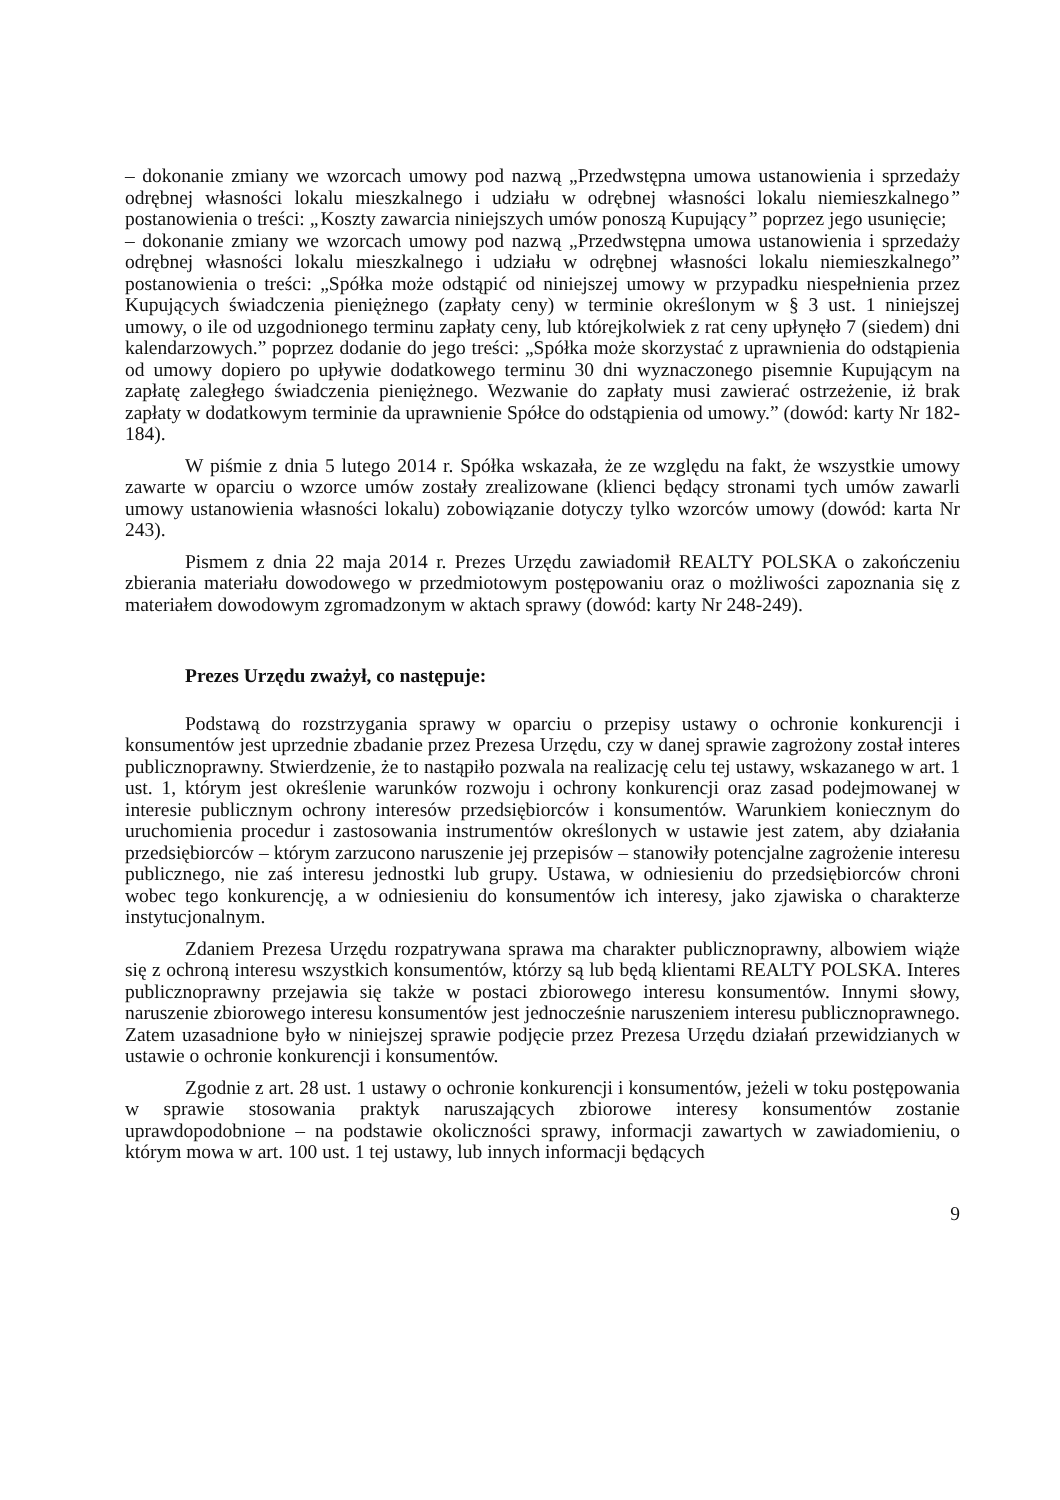– dokonanie zmiany we wzorcach umowy pod nazwą „Przedwstępna umowa ustanowienia i sprzedaży odrębnej własności lokalu mieszkalnego i udziału w odrębnej własności lokalu niemieszkalnego” postanowienia o treści: „Koszty zawarcia niniejszych umów ponoszą Kupujący” poprzez jego usunięcie;
– dokonanie zmiany we wzorcach umowy pod nazwą „Przedwstępna umowa ustanowienia i sprzedaży odrębnej własności lokalu mieszkalnego i udziału w odrębnej własności lokalu niemieszkalnego” postanowienia o treści: „Spółka może odstąpić od niniejszej umowy w przypadku niespełnienia przez Kupujących świadczenia pieniężnego (zapłaty ceny) w terminie określonym w § 3 ust. 1 niniejszej umowy, o ile od uzgodnionego terminu zapłaty ceny, lub którejkolwiek z rat ceny upłynęło 7 (siedem) dni kalendarzowych.” poprzez dodanie do jego treści: „Spółka może skorzystać z uprawnienia do odstąpienia od umowy dopiero po upływie dodatkowego terminu 30 dni wyznaczonego pisemnie Kupującym na zapłatę zaległego świadczenia pieniężnego. Wezwanie do zapłaty musi zawierać ostrzeżenie, iż brak zapłaty w dodatkowym terminie da uprawnienie Spółce do odstąpienia od umowy.” (dowód: karty Nr 182-184).
W piśmie z dnia 5 lutego 2014 r. Spółka wskazała, że ze względu na fakt, że wszystkie umowy zawarte w oparciu o wzorce umów zostały zrealizowane (klienci będący stronami tych umów zawarli umowy ustanowienia własności lokalu) zobowiązanie dotyczy tylko wzorców umowy (dowód: karta Nr 243).
Pismem z dnia 22 maja 2014 r. Prezes Urzędu zawiadomił REALTY POLSKA o zakończeniu zbierania materiału dowodowego w przedmiotowym postępowaniu oraz o możliwości zapoznania się z materiałem dowodowym zgromadzonym w aktach sprawy (dowód: karty Nr 248-249).
Prezes Urzędu zważył, co następuje:
Podstawą do rozstrzygania sprawy w oparciu o przepisy ustawy o ochronie konkurencji i konsumentów jest uprzednie zbadanie przez Prezesa Urzędu, czy w danej sprawie zagrożony został interes publicznoprawny. Stwierdzenie, że to nastąpiło pozwala na realizację celu tej ustawy, wskazanego w art. 1 ust. 1, którym jest określenie warunków rozwoju i ochrony konkurencji oraz zasad podejmowanej w interesie publicznym ochrony interesów przedsiębiorców i konsumentów. Warunkiem koniecznym do uruchomienia procedur i zastosowania instrumentów określonych w ustawie jest zatem, aby działania przedsiębiorców – którym zarzucono naruszenie jej przepisów – stanowiły potencjalne zagrożenie interesu publicznego, nie zaś interesu jednostki lub grupy. Ustawa, w odniesieniu do przedsiębiorców chroni wobec tego konkurencję, a w odniesieniu do konsumentów ich interesy, jako zjawiska o charakterze instytucjonalnym.
Zdaniem Prezesa Urzędu rozpatrywana sprawa ma charakter publicznoprawny, albowiem wiąże się z ochroną interesu wszystkich konsumentów, którzy są lub będą klientami REALTY POLSKA. Interes publicznoprawny przejawia się także w postaci zbiorowego interesu konsumentów. Innymi słowy, naruszenie zbiorowego interesu konsumentów jest jednocześnie naruszeniem interesu publicznoprawnego. Zatem uzasadnione było w niniejszej sprawie podjęcie przez Prezesa Urzędu działań przewidzianych w ustawie o ochronie konkurencji i konsumentów.
Zgodnie z art. 28 ust. 1 ustawy o ochronie konkurencji i konsumentów, jeżeli w toku postępowania w sprawie stosowania praktyk naruszających zbiorowe interesy konsumentów zostanie uprawdopodobnione – na podstawie okoliczności sprawy, informacji zawartych w zawiadomieniu, o którym mowa w art. 100 ust. 1 tej ustawy, lub innych informacji będących
9